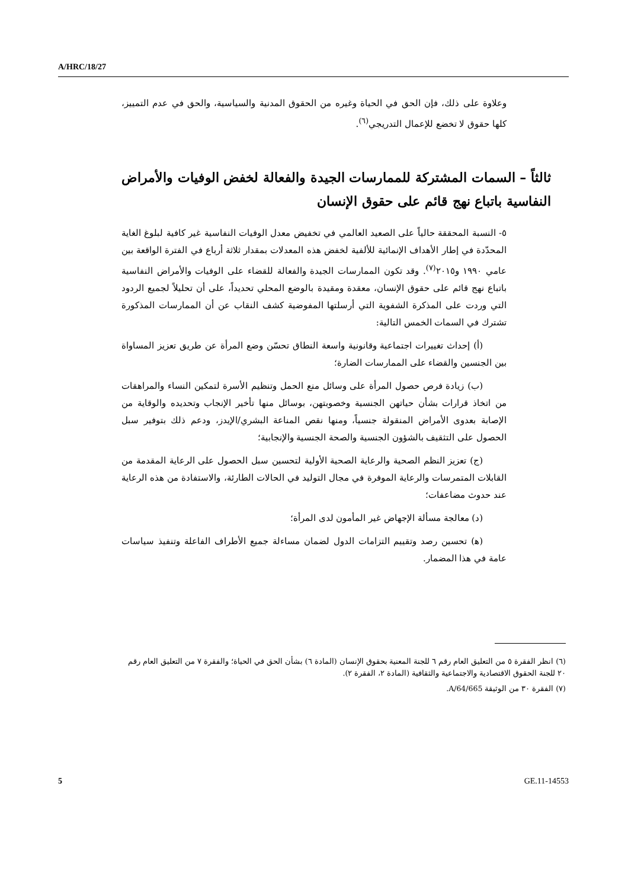A/HRC/18/27
وعلاوة على ذلك، فإن الحق في الحياة وغيره من الحقوق المدنية والسياسية، والحق في عدم التمييز، كلها حقوق لا تخضع للإعمال التدريجي<sup>(٦)</sup>.
ثالثاً – السمات المشتركة للممارسات الجيدة والفعالة لخفض الوفيات والأمراض النفاسية باتباع نهج قائم على حقوق الإنسان
٥- النسبة المحققة حالياً على الصعيد العالمي في تخفيض معدل الوفيات النفاسية غير كافية لبلوغ الغاية المحدّدة في إطار الأهداف الإنمائية للألفية لخفض هذه المعدلات بمقدار ثلاثة أرباع في الفترة الواقعة بين عامي ١٩٩٠ و٢٠١٥<sup>(٧)</sup>. وقد تكون الممارسات الجيدة والفعالة للقضاء على الوفيات والأمراض النفاسية باتباع نهج قائم على حقوق الإنسان، معقدة ومقيدة بالوضع المحلي تحديداً، على أن تحليلاً لجميع الردود التي وردت على المذكرة الشفوية التي أرسلتها المفوضية كشف النقاب عن أن الممارسات المذكورة تشترك في السمات الخمس التالية:
(أ) إحداث تغييرات اجتماعية وقانونية واسعة النطاق تحسّن وضع المرأة عن طريق تعزيز المساواة بين الجنسين والقضاء على الممارسات الضارة؛
(ب) زيادة فرص حصول المرأة على وسائل منع الحمل وتنظيم الأسرة لتمكين النساء والمراهقات من اتخاذ قرارات بشأن حياتهن الجنسية وخصوبتهن، بوسائل منها تأخير الإنجاب وتحديده والوقاية من الإصابة بعدوى الأمراض المنقولة جنسياً، ومنها نقص المناعة البشري/الإيدز، ودعم ذلك بتوفير سبل الحصول على التثقيف بالشؤون الجنسية والصحة الجنسية والإنجابية؛
(ج) تعزيز النظم الصحية والرعاية الصحية الأولية لتحسين سبل الحصول على الرعاية المقدمة من القابلات المتمرسات والرعاية الموفرة في مجال التوليد في الحالات الطارئة، والاستفادة من هذه الرعاية عند حدوث مضاعفات؛
(د) معالجة مسألة الإجهاض غير المأمون لدى المرأة؛
(ﻫ) تحسين رصد وتقييم التزامات الدول لضمان مساءلة جميع الأطراف الفاعلة وتنفيذ سياسات عامة في هذا المضمار.
(٦) انظر الفقرة ٥ من التعليق العام رقم ٦ للجنة المعنية بحقوق الإنسان (المادة ٦) بشأن الحق في الحياة؛ والفقرة ٧ من التعليق العام رقم ٢٠ للجنة الحقوق الاقتصادية والاجتماعية والثقافية (المادة ٢، الفقرة ٢).
(٧) الفقرة ٣٠ من الوثيقة A/64/665.
5 GE.11-14553